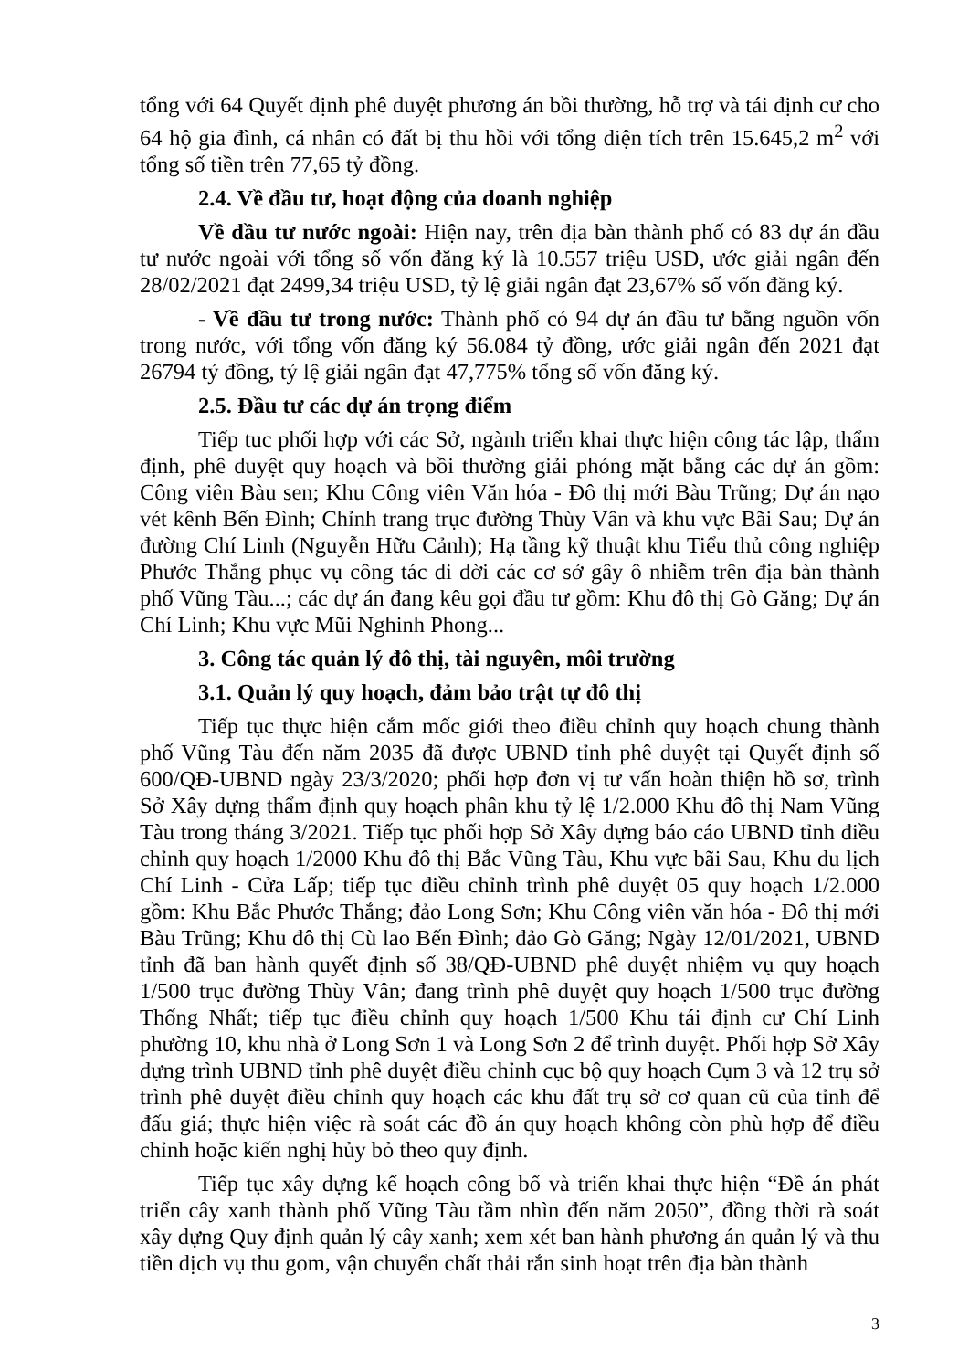tổng với 64 Quyết định phê duyệt phương án bồi thường, hỗ trợ và tái định cư cho 64 hộ gia đình, cá nhân có đất bị thu hồi với tổng diện tích trên 15.645,2 m<sup>2</sup> với tổng số tiền trên 77,65 tỷ đồng.
2.4. Về đầu tư, hoạt động của doanh nghiệp
Về đầu tư nước ngoài: Hiện nay, trên địa bàn thành phố có 83 dự án đầu tư nước ngoài với tổng số vốn đăng ký là 10.557 triệu USD, ước giải ngân đến 28/02/2021 đạt 2499,34 triệu USD, tỷ lệ giải ngân đạt 23,67% số vốn đăng ký.
- Về đầu tư trong nước: Thành phố có 94 dự án đầu tư bằng nguồn vốn trong nước, với tổng vốn đăng ký 56.084 tỷ đồng, ước giải ngân đến 2021 đạt 26794 tỷ đồng, tỷ lệ giải ngân đạt 47,775% tổng số vốn đăng ký.
2.5. Đầu tư các dự án trọng điểm
Tiếp tuc phối hợp với các Sở, ngành triển khai thực hiện công tác lập, thẩm định, phê duyệt quy hoạch và bồi thường giải phóng mặt bằng các dự án gồm: Công viên Bàu sen; Khu Công viên Văn hóa - Đô thị mới Bàu Trũng; Dự án nạo vét kênh Bến Đình; Chỉnh trang trục đường Thùy Vân và khu vực Bãi Sau; Dự án đường Chí Linh (Nguyễn Hữu Cảnh); Hạ tầng kỹ thuật khu Tiểu thủ công nghiệp Phước Thắng phục vụ công tác di dời các cơ sở gây ô nhiễm trên địa bàn thành phố Vũng Tàu...; các dự án đang kêu gọi đầu tư gồm: Khu đô thị Gò Găng; Dự án Chí Linh; Khu vực Mũi Nghinh Phong...
3. Công tác quản lý đô thị, tài nguyên, môi trường
3.1. Quản lý quy hoạch, đảm bảo trật tự đô thị
Tiếp tục thực hiện cắm mốc giới theo điều chỉnh quy hoạch chung thành phố Vũng Tàu đến năm 2035 đã được UBND tỉnh phê duyệt tại Quyết định số 600/QĐ-UBND ngày 23/3/2020; phối hợp đơn vị tư vấn hoàn thiện hồ sơ, trình Sở Xây dựng thẩm định quy hoạch phân khu tỷ lệ 1/2.000 Khu đô thị Nam Vũng Tàu trong tháng 3/2021. Tiếp tục phối hợp Sở Xây dựng báo cáo UBND tỉnh điều chỉnh quy hoạch 1/2000 Khu đô thị Bắc Vũng Tàu, Khu vực bãi Sau, Khu du lịch Chí Linh - Cửa Lấp; tiếp tục điều chỉnh trình phê duyệt 05 quy hoạch 1/2.000 gồm: Khu Bắc Phước Thắng; đảo Long Sơn; Khu Công viên văn hóa - Đô thị mới Bàu Trũng; Khu đô thị Cù lao Bến Đình; đảo Gò Găng; Ngày 12/01/2021, UBND tỉnh đã ban hành quyết định số 38/QĐ-UBND phê duyệt nhiệm vụ quy hoạch 1/500 trục đường Thùy Vân; đang trình phê duyệt quy hoạch 1/500 trục đường Thống Nhất; tiếp tục điều chỉnh quy hoạch 1/500 Khu tái định cư Chí Linh phường 10, khu nhà ở Long Sơn 1 và Long Sơn 2 để trình duyệt. Phối hợp Sở Xây dựng trình UBND tỉnh phê duyệt điều chỉnh cục bộ quy hoạch Cụm 3 và 12 trụ sở trình phê duyệt điều chỉnh quy hoạch các khu đất trụ sở cơ quan cũ của tỉnh để đấu giá; thực hiện việc rà soát các đồ án quy hoạch không còn phù hợp để điều chỉnh hoặc kiến nghị hủy bỏ theo quy định.
Tiếp tục xây dựng kế hoạch công bố và triển khai thực hiện “Đề án phát triển cây xanh thành phố Vũng Tàu tầm nhìn đến năm 2050”, đồng thời rà soát xây dựng Quy định quản lý cây xanh; xem xét ban hành phương án quản lý và thu tiền dịch vụ thu gom, vận chuyển chất thải rắn sinh hoạt trên địa bàn thành
3